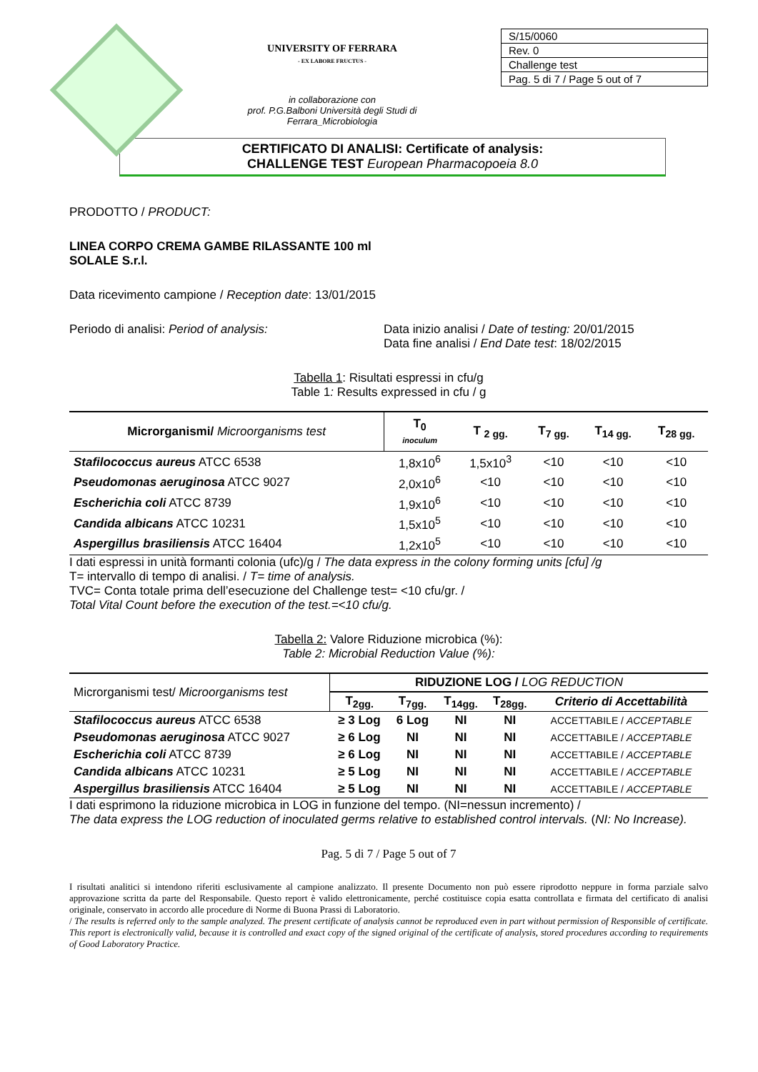UNIVERSITY OF FERRARA
- EX LABORE FRUCTUS -
in collaborazione con
prof. P.G.Balboni Università degli Studi di
Ferrara_Microbiologia
| S/15/0060 |
| Rev. 0 |
| Challenge test |
| Pag. 5 di 7 / Page 5 out of 7 |
CERTIFICATO DI ANALISI: Certificate of analysis:
CHALLENGE TEST European Pharmacopoeia 8.0
PRODOTTO / PRODUCT:
LINEA CORPO CREMA GAMBE RILASSANTE 100 ml
SOLALE S.r.l.
Data ricevimento campione / Reception date: 13/01/2015
Periodo di analisi: Period of analysis: Data inizio analisi / Date of testing: 20/01/2015
Data fine analisi / End Date test: 18/02/2015
Tabella 1: Risultati espressi in cfu/g
Table 1: Results expressed in cfu / g
| Microrganismi/ Microorganisms test | T<sub>0</sub> inoculum | T <sub>2 gg.</sub> | T<sub>7 gg.</sub> | T<sub>14 gg.</sub> | T<sub>28 gg.</sub> |
| --- | --- | --- | --- | --- | --- |
| Stafilococcus aureus ATCC 6538 | 1,8x10<sup>6</sup> | 1,5x10<sup>3</sup> | <10 | <10 | <10 |
| Pseudomonas aeruginosa ATCC 9027 | 2,0x10<sup>6</sup> | <10 | <10 | <10 | <10 |
| Escherichia coli ATCC 8739 | 1,9x10<sup>6</sup> | <10 | <10 | <10 | <10 |
| Candida albicans ATCC 10231 | 1,5x10<sup>5</sup> | <10 | <10 | <10 | <10 |
| Aspergillus brasiliensis ATCC 16404 | 1,2x10<sup>5</sup> | <10 | <10 | <10 | <10 |
I dati espressi in unità formanti colonia (ufc)/g / The data express in the colony forming units [cfu] /g
T= intervallo di tempo di analisi. / T= time of analysis.
TVC= Conta totale prima dell’esecuzione del Challenge test= <10 cfu/gr. /
Total Vital Count before the execution of the test.=<10 cfu/g.
Tabella 2: Valore Riduzione microbica (%):
Table 2: Microbial Reduction Value (%):
| Microrganismi test/ Microorganisms test | RIDUZIONE LOG / LOG REDUCTION | | | | |
| --- | --- | --- | --- | --- | --- |
| | T<sub>2gg.</sub> | T<sub>7gg.</sub> | T<sub>14gg.</sub> | T<sub>28gg.</sub> | Criterio di Accettabilità |
| Stafilococcus aureus ATCC 6538 | ≥ 3 Log | 6 Log | NI | NI | ACCETTABILE / ACCEPTABLE |
| Pseudomonas aeruginosa ATCC 9027 | ≥ 6 Log | NI | NI | NI | ACCETTABILE / ACCEPTABLE |
| Escherichia coli ATCC 8739 | ≥ 6 Log | NI | NI | NI | ACCETTABILE / ACCEPTABLE |
| Candida albicans ATCC 10231 | ≥ 5 Log | NI | NI | NI | ACCETTABILE / ACCEPTABLE |
| Aspergillus brasiliensis ATCC 16404 | ≥ 5 Log | NI | NI | NI | ACCETTABILE / ACCEPTABLE |
I dati esprimono la riduzione microbica in LOG in funzione del tempo. (NI=nessun incremento) /
The data express the LOG reduction of inoculated germs relative to established control intervals. (NI: No Increase).
Pag. 5 di 7 / Page 5 out of 7
I risultati analitici si intendono riferiti esclusivamente al campione analizzato. Il presente Documento non può essere riprodotto neppure in forma parziale salvo approvazione scritta da parte del Responsabile. Questo report è valido elettronicamente, perché costituisce copia esatta controllata e firmata del certificato di analisi originale, conservato in accordo alle procedure di Norme di Buona Prassi di Laboratorio.
/ The results is referred only to the sample analyzed. The present certificate of analysis cannot be reproduced even in part without permission of Responsible of certificate. This report is electronically valid, because it is controlled and exact copy of the signed original of the certificate of analysis, stored procedures according to requirements of Good Laboratory Practice.